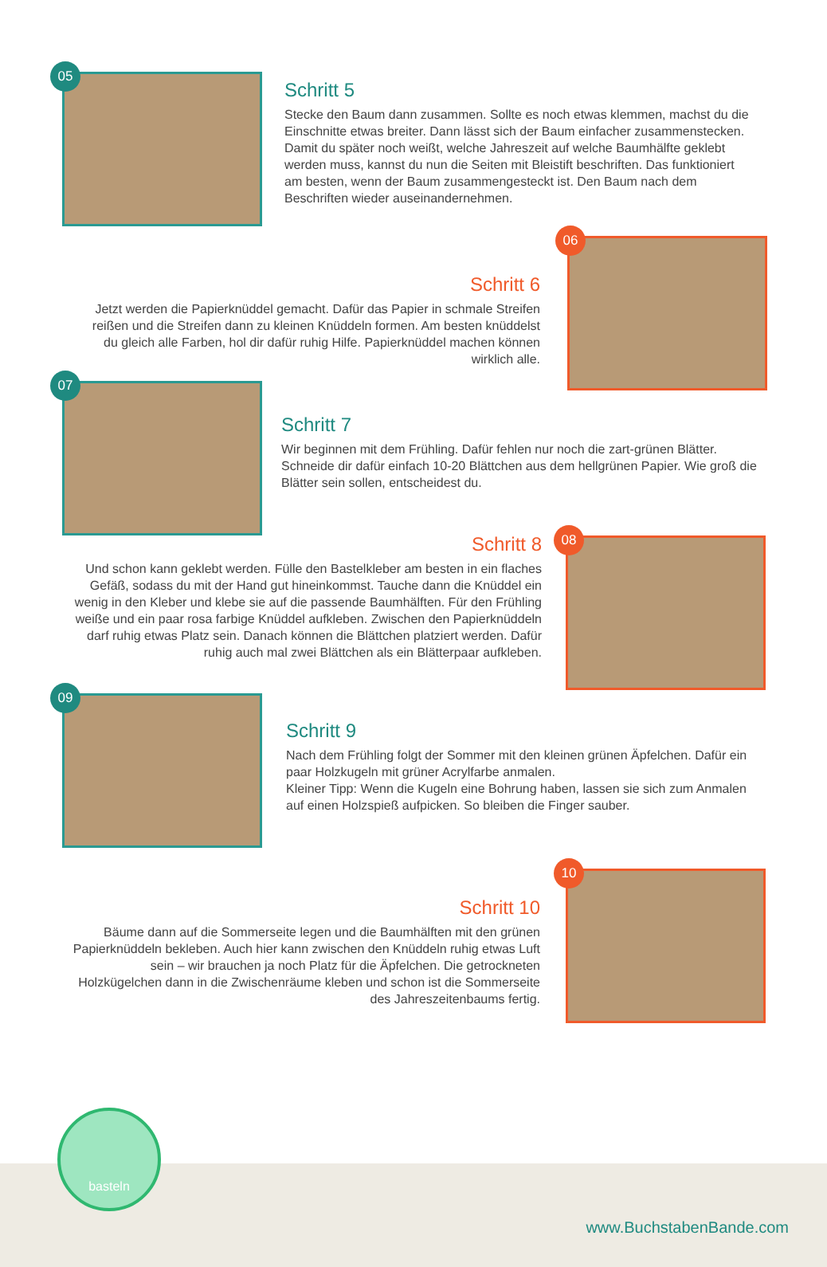05
Schritt 5
Stecke den Baum dann zusammen. Sollte es noch etwas klemmen, machst du die Einschnitte etwas breiter. Dann lässt sich der Baum einfacher zusammenstecken. Damit du später noch weißt, welche Jahreszeit auf welche Baumhälfte geklebt werden muss, kannst du nun die Seiten mit Bleistift beschriften. Das funktioniert am besten, wenn der Baum zusammengesteckt ist. Den Baum nach dem Beschriften wieder auseinandernehmen.
Schritt 6
Jetzt werden die Papierknüddel gemacht. Dafür das Papier in schmale Streifen reißen und die Streifen dann zu kleinen Knüddeln formen. Am besten knüddelst du gleich alle Farben, hol dir dafür ruhig Hilfe. Papierknüddel machen können wirklich alle.
06
07
Schritt 7
Wir beginnen mit dem Frühling. Dafür fehlen nur noch die zart-grünen Blätter. Schneide dir dafür einfach 10-20 Blättchen aus dem hellgrünen Papier. Wie groß die Blätter sein sollen, entscheidest du.
Schritt 8
Und schon kann geklebt werden. Fülle den Bastelkleber am besten in ein flaches Gefäß, sodass du mit der Hand gut hineinkommst. Tauche dann die Knüddel ein wenig in den Kleber und klebe sie auf die passende Baumhälften. Für den Frühling weiße und ein paar rosa farbige Knüddel aufkleben. Zwischen den Papierknüddeln darf ruhig etwas Platz sein. Danach können die Blättchen platziert werden. Dafür ruhig auch mal zwei Blättchen als ein Blätterpaar aufkleben.
08
09
Schritt 9
Nach dem Frühling folgt der Sommer mit den kleinen grünen Äpfelchen. Dafür ein paar Holzkugeln mit grüner Acrylfarbe anmalen.
Kleiner Tipp: Wenn die Kugeln eine Bohrung haben, lassen sie sich zum Anmalen auf einen Holzspieß aufpicken. So bleiben die Finger sauber.
Schritt 10
Bäume dann auf die Sommerseite legen und die Baumhälften mit den grünen Papierknüddeln bekleben. Auch hier kann zwischen den Knüddeln ruhig etwas Luft sein – wir brauchen ja noch Platz für die Äpfelchen. Die getrockneten Holzkügelchen dann in die Zwischenräume kleben und schon ist die Sommerseite des Jahreszeitenbaums fertig.
10
basteln
www.BuchstabenBande.com